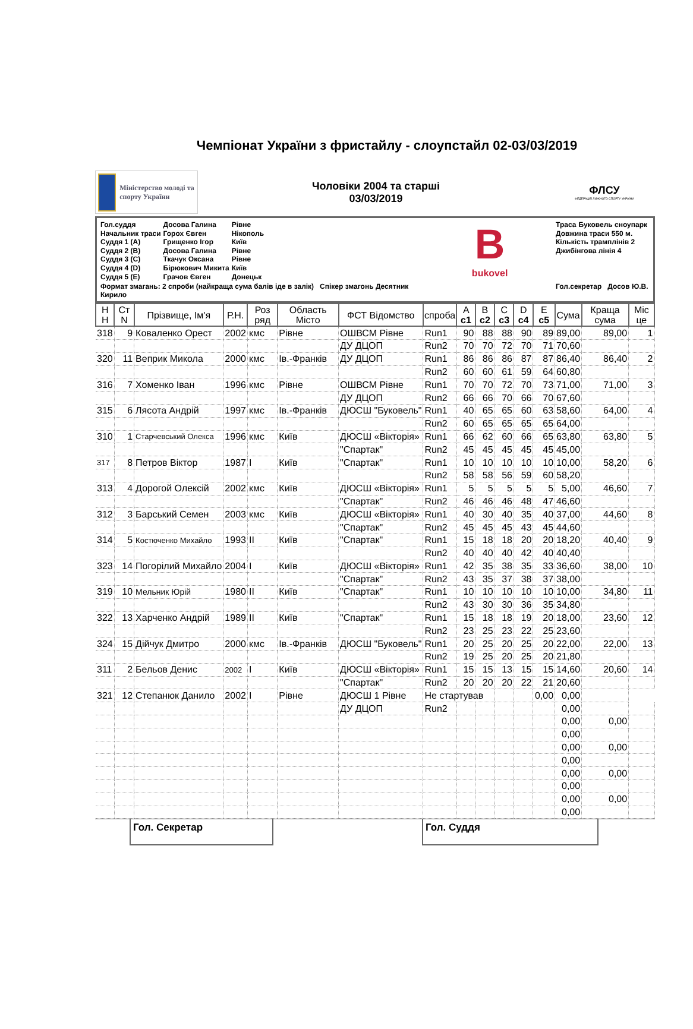Чемпіонат України з фристайлу - слоупстайл 02-03/03/2019
Міністерство молоді та спорту України
Чоловіки 2004 та старші
03/03/2019
ФЛСУ
ФЕДЕРАЦІЯ ЛИЖНОГО СПОРТУ УКРАЇНИ
| Гол.суддя | Досова Галина | Рівне |
| Начальник траси | Горох Євген | Нікополь |
| Суддя 1 (A) | Грищенко Ігор | Київ |
| Суддя 2 (B) | Досова Галина | Рівне |
| Суддя 3 (C) | Ткачук Оксана | Рівне |
| Суддя 4 (D) | Бірюкович Микита | Київ |
| Суддя 5 (E) | Грачов Євген | Донецьк |
Формат змагань: 2 спроби (найкраща сума балів іде в залік) Спікер змагонь Десятник Кирило
Bbukovel
| Траса | Буковель сноупарк |
| Довжина траси 550 м. | |
| Кількість трамплінів 2 | |
| Джибінгова лінія 4 | |
Гол.секретар Досов Ю.В.
| Н Н | Ст N | Прізвище, Ім'я | Р.Н. | Роз ряд | Область Місто | ФСТ Відомство | спроба | A c1 | B c2 | C c3 | D c4 | E c5 | Сума | Краща сума | Міс це |
| --- | --- | --- | --- | --- | --- | --- | --- | --- | --- | --- | --- | --- | --- | --- | --- |
| 318 | 9 | Коваленко Орест | 2002 | кмс | Рівне | ОШВСМ Рівне | Run1 | 90 | 88 | 88 | 90 | 89 | 89,00 | 89,00 | 1 |
| | | | | | | ДУ ДЦОП | Run2 | 70 | 70 | 72 | 70 | 71 | 70,60 | | |
| 320 | 11 | Веприк Микола | 2000 | кмс | Ів.-Франків | ДУ ДЦОП | Run1 | 86 | 86 | 86 | 87 | 87 | 86,40 | 86,40 | 2 |
| | | | | | | | Run2 | 60 | 60 | 61 | 59 | 64 | 60,80 | | |
| 316 | 7 | Хоменко Іван | 1996 | кмс | Рівне | ОШВСМ Рівне | Run1 | 70 | 70 | 72 | 70 | 73 | 71,00 | 71,00 | 3 |
| | | | | | | ДУ ДЦОП | Run2 | 66 | 66 | 70 | 66 | 70 | 67,60 | | |
| 315 | 6 | Лясота Андрій | 1997 | кмс | Ів.-Франків | ДЮСШ "Буковель" | Run1 | 40 | 65 | 65 | 60 | 63 | 58,60 | 64,00 | 4 |
| | | | | | | | Run2 | 60 | 65 | 65 | 65 | 65 | 64,00 | | |
| 310 | 1 | Старчевський Олекса | 1996 | кмс | Київ | ДЮСШ «Вікторія» | Run1 | 66 | 62 | 60 | 66 | 65 | 63,80 | 63,80 | 5 |
| | | | | | | "Спартак" | Run2 | 45 | 45 | 45 | 45 | 45 | 45,00 | | |
| 317 | 8 | Петров Віктор | 1987 | I | Київ | "Спартак" | Run1 | 10 | 10 | 10 | 10 | 10 | 10,00 | 58,20 | 6 |
| | | | | | | | Run2 | 58 | 58 | 56 | 59 | 60 | 58,20 | | |
| 313 | 4 | Дорогой Олексій | 2002 | кмс | Київ | ДЮСШ «Вікторія» | Run1 | 5 | 5 | 5 | 5 | 5 | 5,00 | 46,60 | 7 |
| | | | | | | "Спартак" | Run2 | 46 | 46 | 46 | 48 | 47 | 46,60 | | |
| 312 | 3 | Барський Семен | 2003 | кмс | Київ | ДЮСШ «Вікторія» | Run1 | 40 | 30 | 40 | 35 | 40 | 37,00 | 44,60 | 8 |
| | | | | | | "Спартак" | Run2 | 45 | 45 | 45 | 43 | 45 | 44,60 | | |
| 314 | 5 | Костюченко Михайло | 1993 | II | Київ | "Спартак" | Run1 | 15 | 18 | 18 | 20 | 20 | 18,20 | 40,40 | 9 |
| | | | | | | | Run2 | 40 | 40 | 40 | 42 | 40 | 40,40 | | |
| 323 | 14 | Погорілий Михайло | 2004 | I | Київ | ДЮСШ «Вікторія» | Run1 | 42 | 35 | 38 | 35 | 33 | 36,60 | 38,00 | 10 |
| | | | | | | "Спартак" | Run2 | 43 | 35 | 37 | 38 | 37 | 38,00 | | |
| 319 | 10 | Мельник Юрій | 1980 | II | Київ | "Спартак" | Run1 | 10 | 10 | 10 | 10 | 10 | 10,00 | 34,80 | 11 |
| | | | | | | | Run2 | 43 | 30 | 30 | 36 | 35 | 34,80 | | |
| 322 | 13 | Харченко Андрій | 1989 | II | Київ | "Спартак" | Run1 | 15 | 18 | 18 | 19 | 20 | 18,00 | 23,60 | 12 |
| | | | | | | | Run2 | 23 | 25 | 23 | 22 | 25 | 23,60 | | |
| 324 | 15 | Дійчук Дмитро | 2000 | кмс | Ів.-Франків | ДЮСШ "Буковель" | Run1 | 20 | 25 | 20 | 25 | 20 | 22,00 | 22,00 | 13 |
| | | | | | | | Run2 | 19 | 25 | 20 | 25 | 20 | 21,80 | | |
| 311 | 2 | Бельов Денис | 2002 | I | Київ | ДЮСШ «Вікторія» | Run1 | 15 | 15 | 13 | 15 | 15 | 14,60 | 20,60 | 14 |
| | | | | | | "Спартак" | Run2 | 20 | 20 | 20 | 22 | 21 | 20,60 | | |
| 321 | 12 | Степанюк Данило | 2002 | I | Рівне | ДЮСШ 1 Рівне | Не стартував | | | | | 0,00 | 0,00 | | |
| | | | | | | ДУ ДЦОП | Run2 | | | | | | 0,00 | | |
| | | | | | | | | | | | | | 0,00 | 0,00 | |
| | | | | | | | | | | | | | 0,00 | | |
| | | | | | | | | | | | | | 0,00 | 0,00 | |
| | | | | | | | | | | | | | 0,00 | | |
| | | | | | | | | | | | | | 0,00 | 0,00 | |
| | | | | | | | | | | | | | 0,00 | | |
| | | | | | | | | | | | | | 0,00 | 0,00 | |
| | | | | | | | | | | | | | 0,00 | | |
Гол. Секретар Гол. Суддя